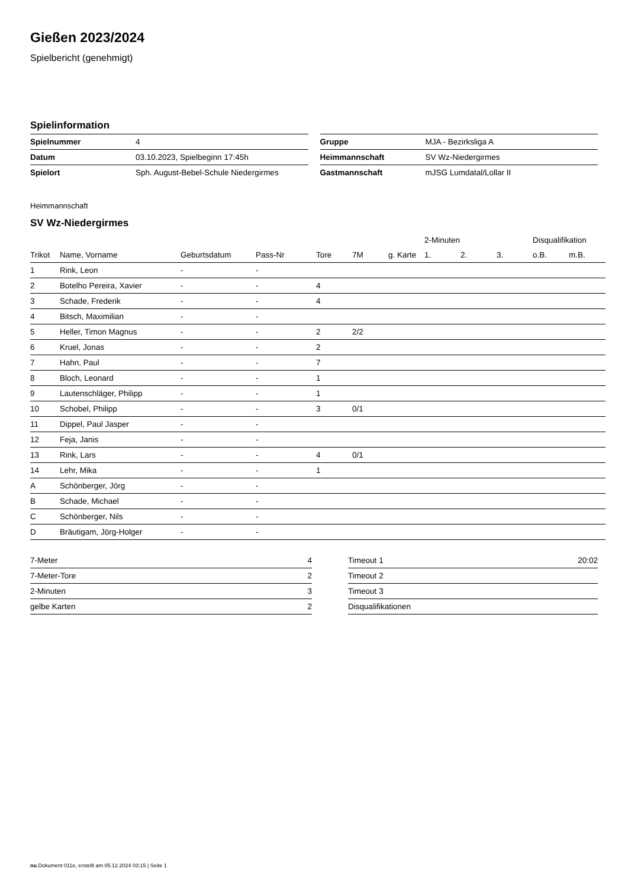Gießen 2023/2024
Spielbericht (genehmigt)
Spielinformation
| Spielnummer | 4 |
| Datum | 03.10.2023, Spielbeginn 17:45h |
| Spielort | Sph. August-Bebel-Schule Niedergirmes |
| Gruppe | MJA - Bezirksliga A |
| Heimmannschaft | SV Wz-Niedergirmes |
| Gastmannschaft | mJSG Lumdatal/Lollar II |
Heimmannschaft
SV Wz-Niedergirmes
| | | | | | | | 2-Minuten | | | Disqualifikation | |
| Trikot | Name, Vorname | Geburtsdatum | Pass-Nr | Tore | 7M | g. Karte | 1. | 2. | 3. | o.B. | m.B. |
| 1 | Rink, Leon | - | - | | | | | | | | |
| 2 | Botelho Pereira, Xavier | - | - | 4 | | | | | | | |
| 3 | Schade, Frederik | - | - | 4 | | | | | | | |
| 4 | Bitsch, Maximilian | - | - | | | | | | | | |
| 5 | Heller, Timon Magnus | - | - | 2 | 2/2 | | | | | | |
| 6 | Kruel, Jonas | - | - | 2 | | | | | | | |
| 7 | Hahn, Paul | - | - | 7 | | | | | | | |
| 8 | Bloch, Leonard | - | - | 1 | | | | | | | |
| 9 | Lautenschläger, Philipp | - | - | 1 | | | | | | | |
| 10 | Schobel, Philipp | - | - | 3 | 0/1 | | | | | | |
| 11 | Dippel, Paul Jasper | - | - | | | | | | | | |
| 12 | Feja, Janis | - | - | | | | | | | | |
| 13 | Rink, Lars | - | - | 4 | 0/1 | | | | | | |
| 14 | Lehr, Mika | - | - | 1 | | | | | | | |
| A | Schönberger, Jörg | - | - | | | | | | | | |
| B | Schade, Michael | - | - | | | | | | | | |
| C | Schönberger, Nils | - | - | | | | | | | | |
| D | Bräutigam, Jörg-Holger | - | - | | | | | | | | |
| 7-Meter | 4 |
| 7-Meter-Tore | 2 |
| 2-Minuten | 3 |
| gelbe Karten | 2 |
| Timeout 1 | 20:02 |
| Timeout 2 | |
| Timeout 3 | |
| Disqualifikationen | |
nu.Dokument 011e, erstellt am 05.12.2024 03:15 | Seite 1